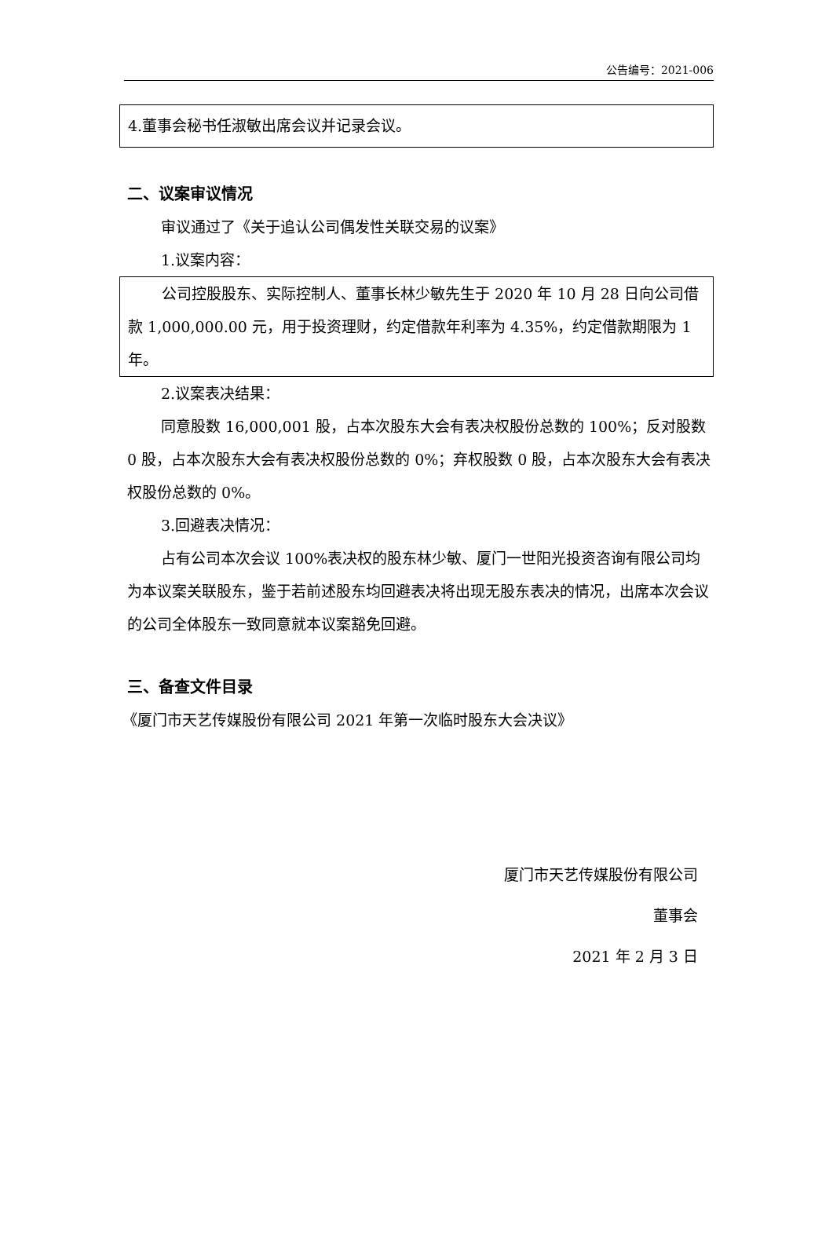公告编号：2021-006
4.董事会秘书任淑敏出席会议并记录会议。
二、议案审议情况
审议通过了《关于追认公司偶发性关联交易的议案》
1.议案内容：
公司控股股东、实际控制人、董事长林少敏先生于 2020 年 10 月 28 日向公司借款 1,000,000.00 元，用于投资理财，约定借款年利率为 4.35%，约定借款期限为 1 年。
2.议案表决结果：
同意股数 16,000,001 股，占本次股东大会有表决权股份总数的 100%；反对股数 0 股，占本次股东大会有表决权股份总数的 0%；弃权股数 0 股，占本次股东大会有表决权股份总数的 0%。
3.回避表决情况：
占有公司本次会议 100%表决权的股东林少敏、厦门一世阳光投资咨询有限公司均为本议案关联股东，鉴于若前述股东均回避表决将出现无股东表决的情况，出席本次会议的公司全体股东一致同意就本议案豁免回避。
三、备查文件目录
《厦门市天艺传媒股份有限公司 2021 年第一次临时股东大会决议》
厦门市天艺传媒股份有限公司
董事会
2021 年 2 月 3 日